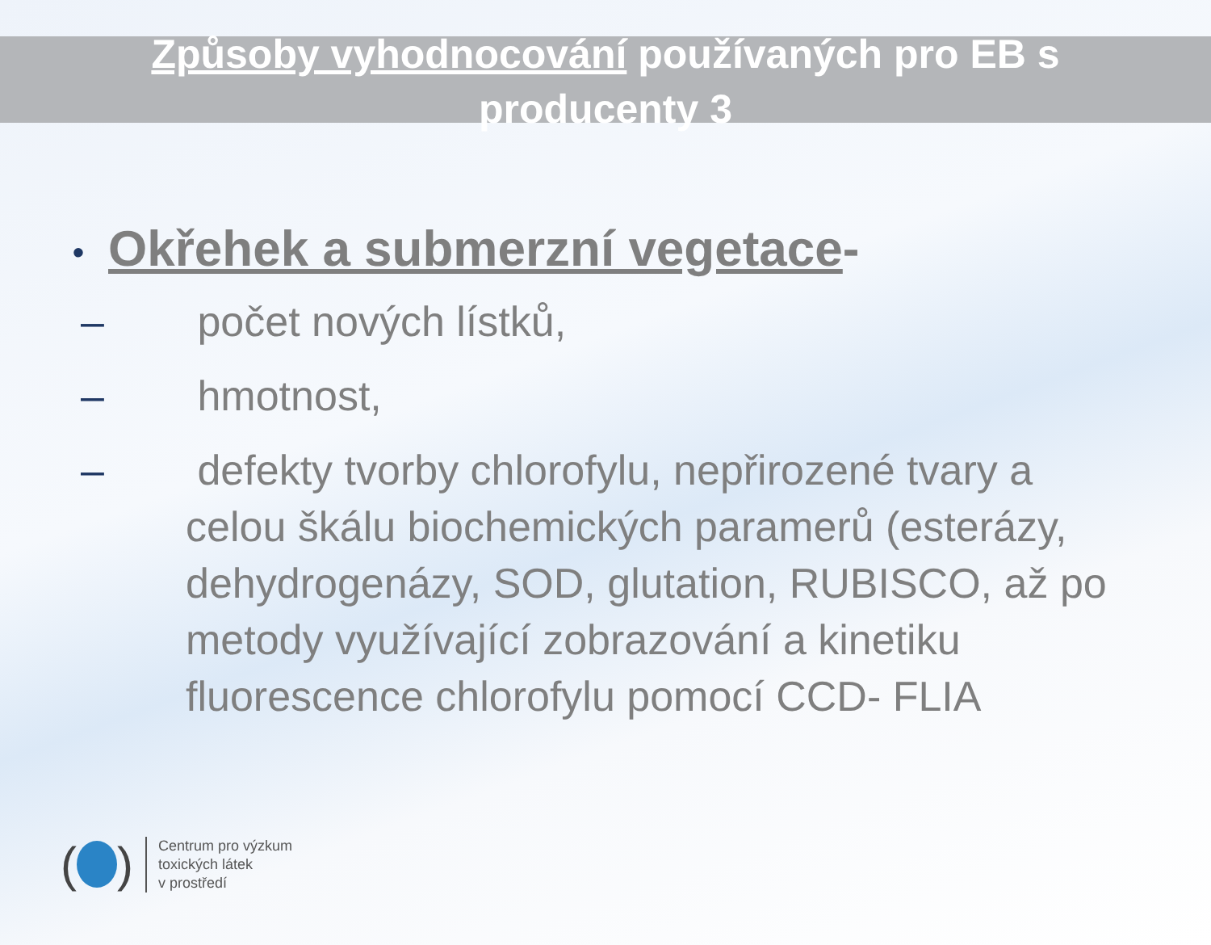Způsoby vyhodnocování používaných pro EB s producenty 3
• Okřehek a submerzní vegetace-
– počet nových lístků,
– hmotnost,
– defekty tvorby chlorofylu, nepřirozené tvary a celou škálu biochemických paramerů (esterázy, dehydrogenázy, SOD, glutation, RUBISCO, až po metody využívající zobrazování a kinetiku fluorescence chlorofylu pomocí CCD- FLIA
( )
Centrum pro výzkum
toxických látek
v prostředí